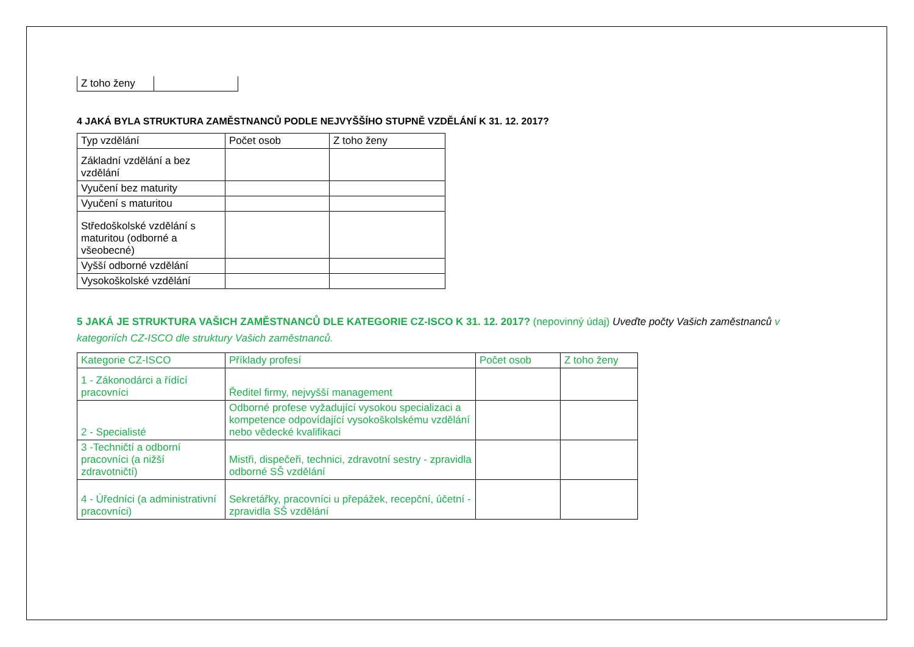| Z toho ženy | |
4 JAKÁ BYLA STRUKTURA ZAMĚSTNANCŮ PODLE NEJVYŠŠÍHO STUPNĚ VZDĚLÁNÍ K 31. 12. 2017?
| Typ vzdělání | Počet osob | Z toho ženy |
| --- | --- | --- |
| Základní vzdělání a bez vzdělání | | |
| Vyučení bez maturity | | |
| Vyučení s maturitou | | |
| Středoškolské vzdělání s maturitou (odborné a všeobecné) | | |
| Vyšší odborné vzdělání | | |
| Vysokoškolské vzdělání | | |
5 JAKÁ JE STRUKTURA VAŠICH ZAMĚSTNANCŮ DLE KATEGORIE CZ-ISCO K 31. 12. 2017? (nepovinný údaj) Uveďte počty Vašich zaměstnanců v kategoriích CZ-ISCO dle struktury Vašich zaměstnanců.
| Kategorie CZ-ISCO | Příklady profesí | Počet osob | Z toho ženy |
| --- | --- | --- | --- |
| 1 - Zákonodárci a řídící pracovníci | Ředitel firmy, nejvyšší management | | |
| 2 - Specialisté | Odborné profese vyžadující vysokou specializaci a kompetence odpovídající vysokoškolskému vzdělání nebo vědecké kvalifikaci | | |
| 3 -Techničtí a odborní pracovníci (a nižší zdravotničtí) | Mistři, dispečeři, technici, zdravotní sestry - zpravidla odborné SŠ vzdělání | | |
| 4 - Úředníci (a administrativní pracovníci) | Sekretářky, pracovníci u přepážek, recepční, účetní - zpravidla SŠ vzdělání | | |